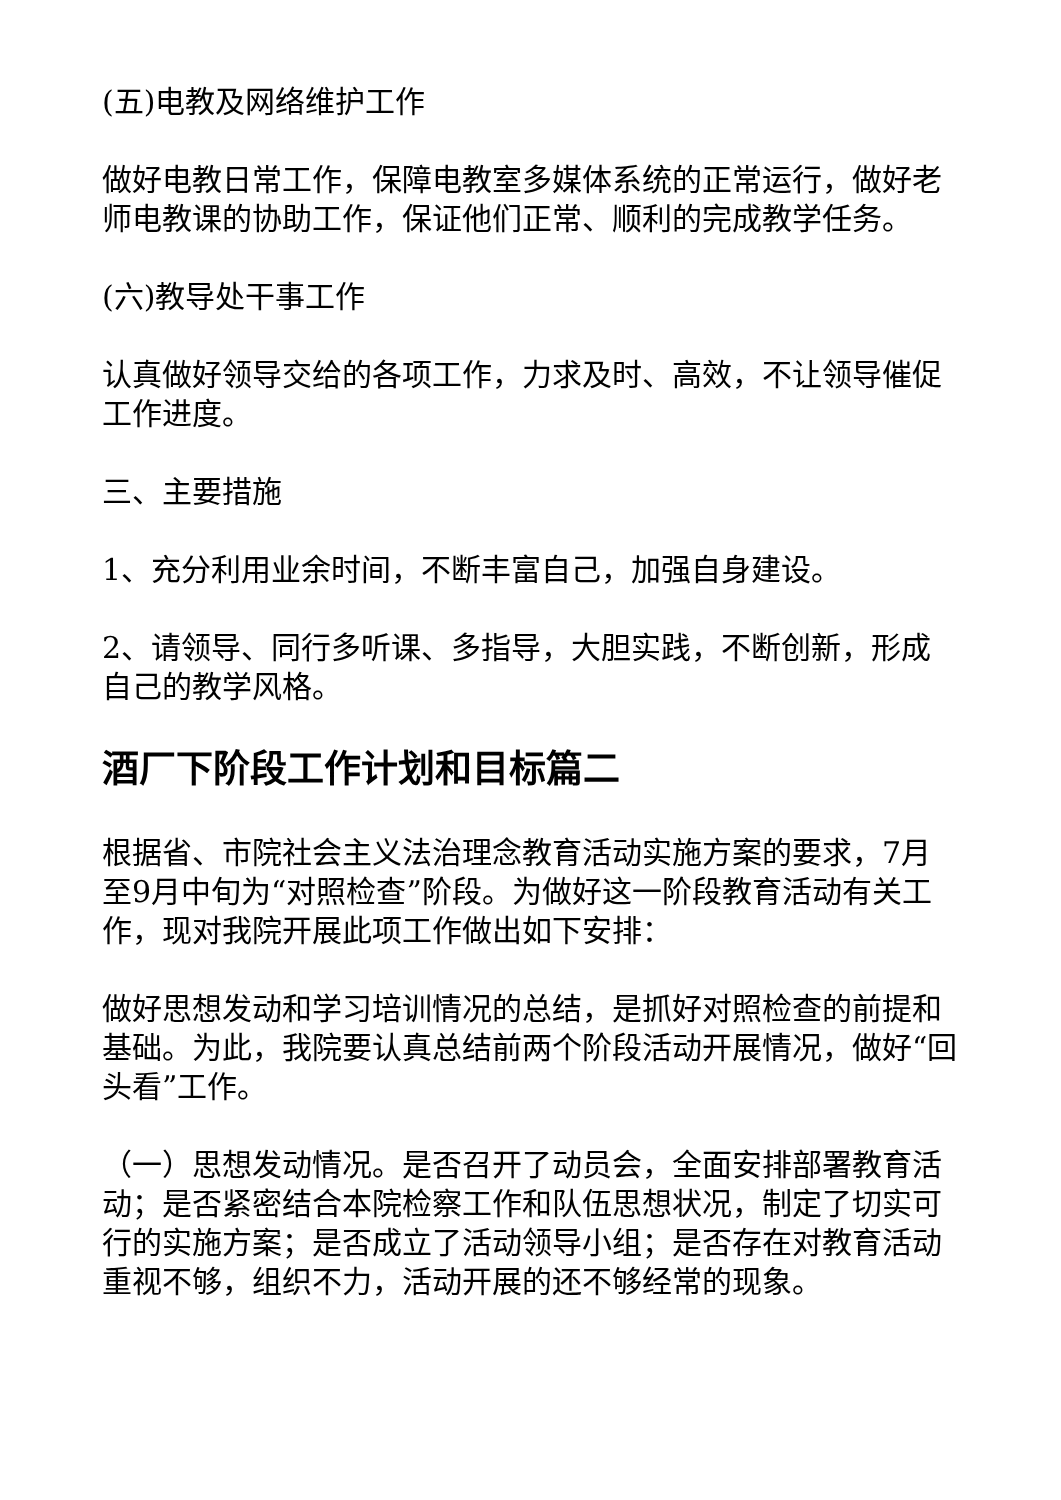(五)电教及网络维护工作
做好电教日常工作，保障电教室多媒体系统的正常运行，做好老师电教课的协助工作，保证他们正常、顺利的完成教学任务。
(六)教导处干事工作
认真做好领导交给的各项工作，力求及时、高效，不让领导催促工作进度。
三、主要措施
1、充分利用业余时间，不断丰富自己，加强自身建设。
2、请领导、同行多听课、多指导，大胆实践，不断创新，形成自己的教学风格。
酒厂下阶段工作计划和目标篇二
根据省、市院社会主义法治理念教育活动实施方案的要求，7月至9月中旬为“对照检查”阶段。为做好这一阶段教育活动有关工作，现对我院开展此项工作做出如下安排：
做好思想发动和学习培训情况的总结，是抓好对照检查的前提和基础。为此，我院要认真总结前两个阶段活动开展情况，做好“回头看”工作。
（一）思想发动情况。是否召开了动员会，全面安排部署教育活动；是否紧密结合本院检察工作和队伍思想状况，制定了切实可行的实施方案；是否成立了活动领导小组；是否存在对教育活动重视不够，组织不力，活动开展的还不够经常的现象。